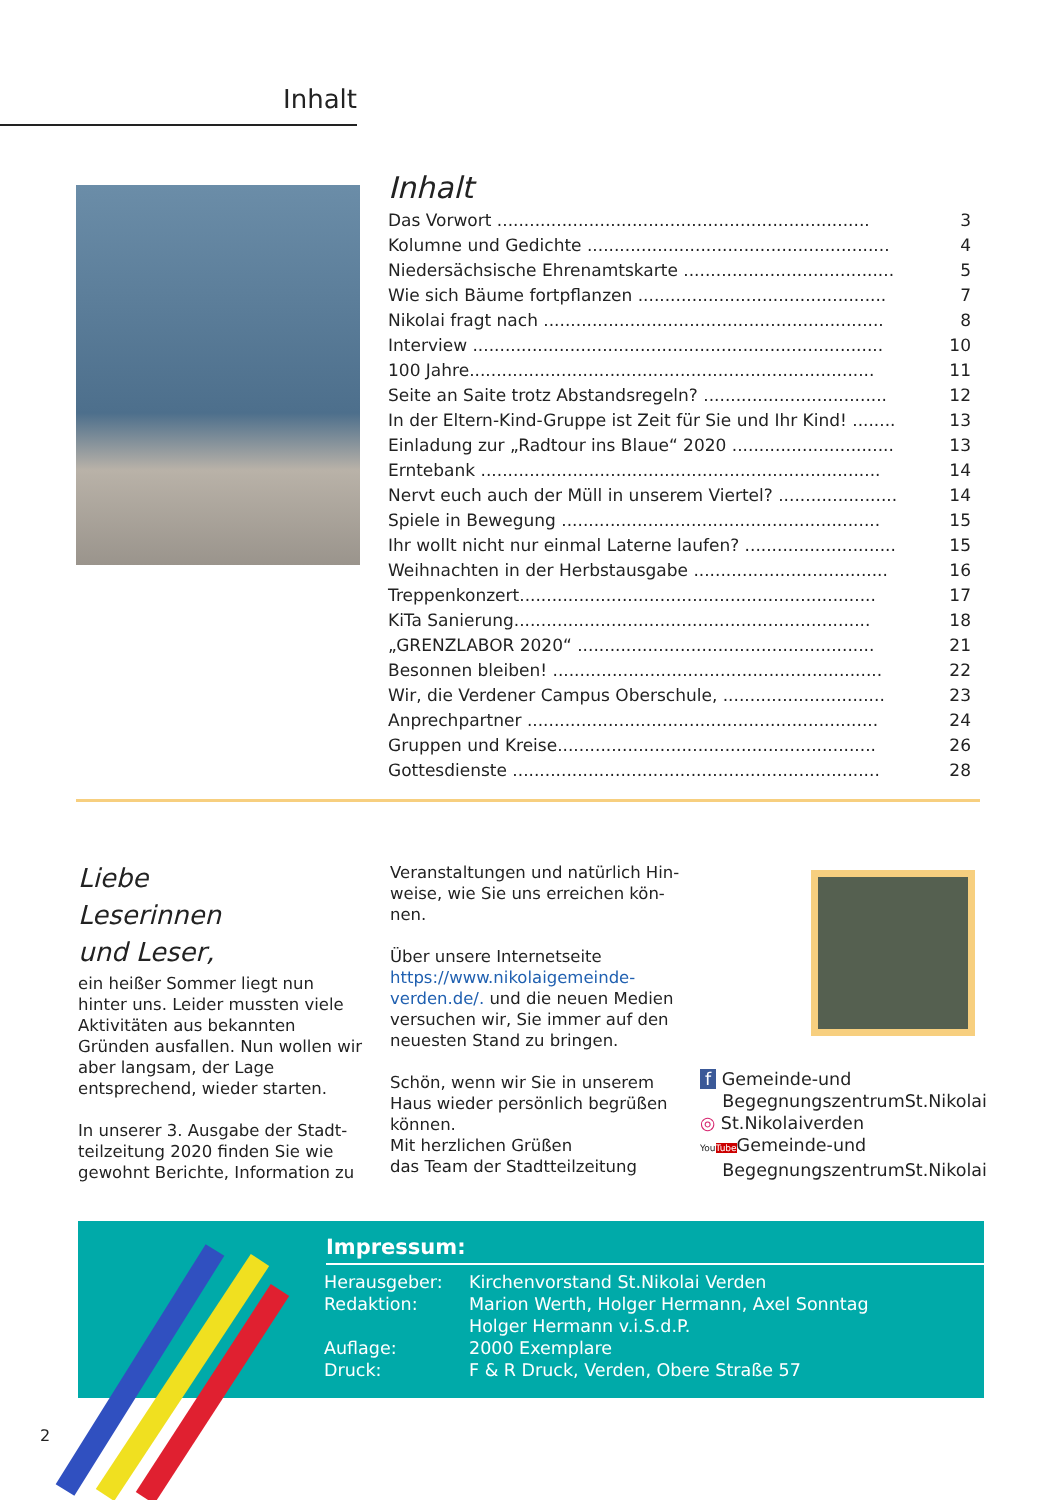Inhalt
Inhalt
| Das Vorwort ..................................................................... | 3 |
| Kolumne und Gedichte ........................................................ | 4 |
| Niedersächsische Ehrenamtskarte ....................................... | 5 |
| Wie sich Bäume fortpflanzen .............................................. | 7 |
| Nikolai fragt nach ............................................................... | 8 |
| Interview ............................................................................ | 10 |
| 100 Jahre........................................................................... | 11 |
| Seite an Saite trotz Abstandsregeln? .................................. | 12 |
| In der Eltern-Kind-Gruppe ist Zeit für Sie und Ihr Kind! ........ | 13 |
| Einladung zur „Radtour ins Blaue“ 2020 .............................. | 13 |
| Erntebank .......................................................................... | 14 |
| Nervt euch auch der Müll in unserem Viertel? ...................... | 14 |
| Spiele in Bewegung ........................................................... | 15 |
| Ihr wollt nicht nur einmal Laterne laufen? ............................ | 15 |
| Weihnachten in der Herbstausgabe .................................... | 16 |
| Treppenkonzert.................................................................. | 17 |
| KiTa Sanierung.................................................................. | 18 |
| „GRENZLABOR 2020“ ....................................................... | 21 |
| Besonnen bleiben! ............................................................. | 22 |
| Wir, die Verdener Campus Oberschule, .............................. | 23 |
| Anprechpartner ................................................................. | 24 |
| Gruppen und Kreise........................................................... | 26 |
| Gottesdienste .................................................................... | 28 |
Liebe
Leserinnen
und Leser,
ein heißer Sommer liegt nun hinter uns. Leider mussten viele Aktivitä­ten aus bekannten Gründen ausfal­len. Nun wollen wir aber langsam, der Lage entsprechend, wieder starten.
In unserer 3. Ausgabe der Stadt­teilzeitung 2020 finden Sie wie gewohnt Berichte, Information zu
Veranstaltungen und natürlich Hin­weise, wie Sie uns erreichen kön­nen.
Über unsere Internetseite https://www.nikolaigemeinde-verden.de/. und die neuen Medien versuchen wir, Sie immer auf den neuesten Stand zu bringen.
Schön, wenn wir Sie in unserem Haus wieder persönlich begrüßen können.
Mit herzlichen Grüßen
das Team der Stadtteilzeitung
f Gemeinde-und
BegegnungszentrumSt.Nikolai
◎ St.Nikolaiverden
YouTube Gemeinde-und
BegegnungszentrumSt.Nikolai
Impressum:
| Herausgeber: | Kirchenvorstand St.Nikolai Verden |
| Redaktion: | Marion Werth, Holger Hermann, Axel Sonntag |
| | Holger Hermann v.i.S.d.P. |
| Auflage: | 2000 Exemplare |
| Druck: | F & R Druck, Verden, Obere Straße 57 |
2